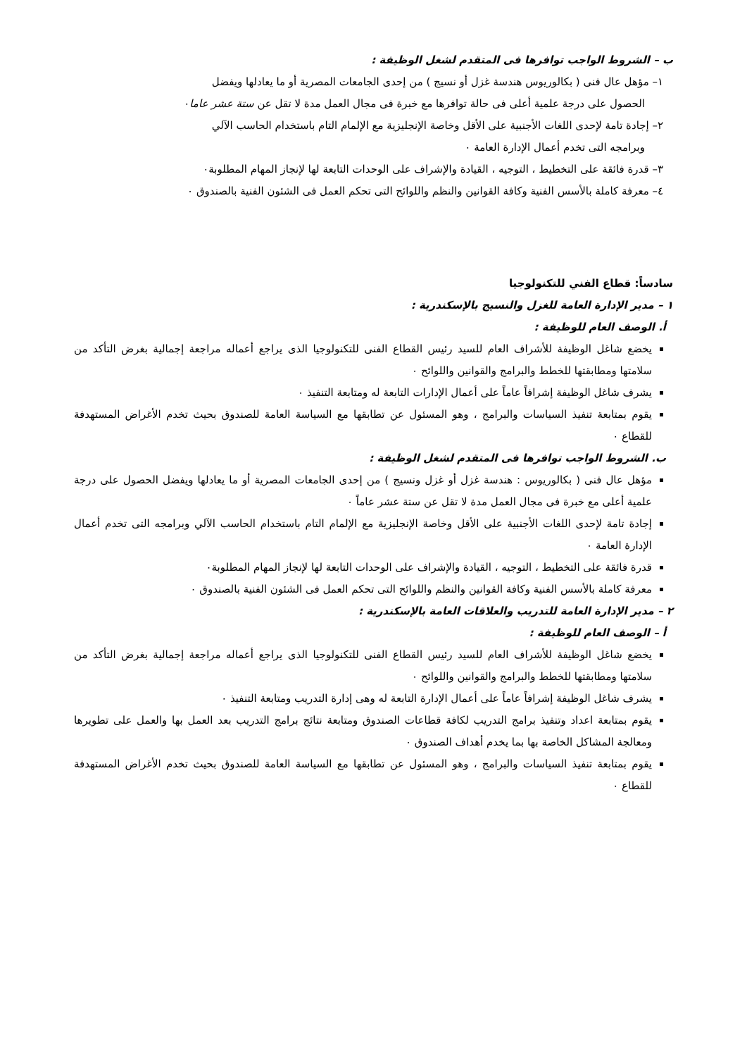ب – الشروط الواجب توافرها فى المتقدم لشغل الوظيفة :
١– مؤهل عال فنى ( بكالوريوس هندسة غزل أو نسيج ) من إحدى الجامعات المصرية أو ما يعادلها ويفضل
الحصول على درجة علمية أعلى فى حالة توافرها مع خبرة فى مجال العمل مدة لا تقل عن ستة عشر عاما٠
٢– إجادة تامة لإحدى اللغات الأجنبية على الأقل وخاصة الإنجليزية مع الإلمام التام باستخدام الحاسب الآلي
وبرامجه التى تخدم أعمال الإدارة العامة ٠
٣– قدرة فائقة على التخطيط ، التوجيه ، القيادة والإشراف على الوحدات التابعة لها لإنجاز المهام المطلوبة٠
٤– معرفة كاملة بالأسس الفنية وكافة القوانين والنظم واللوائح التى تحكم العمل فى الشئون الفنية بالصندوق ٠
سادساً: قطاع الفني للتكنولوجيا
١ – مدير الإدارة العامة للغزل والنسيج بالإسكندرية :
أ. الوصف العام للوظيفة :
يخضع شاغل الوظيفة للأشراف العام للسيد رئيس القطاع الفنى للتكنولوجيا الذى يراجع أعماله مراجعة إجمالية بغرض التأكد من سلامتها ومطابقتها للخطط والبرامج والقوانين واللوائح ٠
يشرف شاغل الوظيفة إشرافاً عاماً على أعمال الإدارات التابعة له ومتابعة التنفيذ ٠
يقوم بمتابعة تنفيذ السياسات والبرامج ، وهو المسئول عن تطابقها مع السياسة العامة للصندوق بحيث تخدم الأغراض المستهدفة للقطاع ٠
ب. الشروط الواجب توافرها فى المتقدم لشغل الوظيفة :
مؤهل عال فنى ( بكالوريوس : هندسة غزل أو غزل ونسيج ) من إحدى الجامعات المصرية أو ما يعادلها ويفضل الحصول على درجة علمية أعلى مع خبرة فى مجال العمل مدة لا تقل عن ستة عشر عاماً ٠
إجادة تامة لإحدى اللغات الأجنبية على الأقل وخاصة الإنجليزية مع الإلمام التام باستخدام الحاسب الآلي وبرامجه التى تخدم أعمال الإدارة العامة ٠
قدرة فائقة على التخطيط ، التوجيه ، القيادة والإشراف على الوحدات التابعة لها لإنجاز المهام المطلوبة٠
معرفة كاملة بالأسس الفنية وكافة القوانين والنظم واللوائح التى تحكم العمل فى الشئون الفنية بالصندوق ٠
٢ – مدير الإدارة العامة للتدريب والعلاقات العامة بالإسكندرية :
أ – الوصف العام للوظيفة :
يخضع شاغل الوظيفة للأشراف العام للسيد رئيس القطاع الفنى للتكنولوجيا الذى يراجع أعماله مراجعة إجمالية بغرض التأكد من سلامتها ومطابقتها للخطط والبرامج والقوانين واللوائح ٠
يشرف شاغل الوظيفة إشرافاً عاماً على أعمال الإدارة التابعة له وهى إدارة التدريب ومتابعة التنفيذ ٠
يقوم بمتابعة اعداد وتنفيذ برامج التدريب لكافة قطاعات الصندوق ومتابعة نتائج برامج التدريب بعد العمل بها والعمل على تطويرها ومعالجة المشاكل الخاصة بها بما يخدم أهداف الصندوق ٠
يقوم بمتابعة تنفيذ السياسات والبرامج ، وهو المسئول عن تطابقها مع السياسة العامة للصندوق بحيث تخدم الأغراض المستهدفة للقطاع ٠